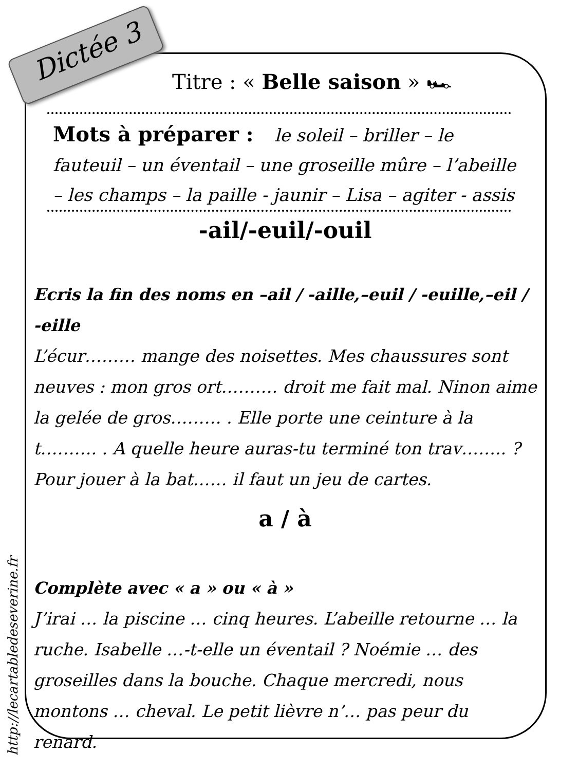Dictée 3
http://lecartabledeseverine.fr
Titre : « Belle saison » 🏎
Mots à préparer : le soleil – briller – le fauteuil – un éventail – une groseille mûre – l’abeille – les champs – la paille - jaunir – Lisa – agiter - assis
-ail/-euil/-ouil
Ecris la fin des noms en –ail / -aille,–euil / -euille,–eil / -eille
L’écur……… mange des noisettes. Mes chaussures sont neuves : mon gros ort………. droit me fait mal. Ninon aime la gelée de gros……… . Elle porte une ceinture à la t………. . A quelle heure auras-tu terminé ton trav…….. ? Pour jouer à la bat…… il faut un jeu de cartes.
a / à
Complète avec « a » ou « à »
J’irai … la piscine … cinq heures. L’abeille retourne … la ruche. Isabelle …-t-elle un éventail ? Noémie … des groseilles dans la bouche. Chaque mercredi, nous montons … cheval. Le petit lièvre n’… pas peur du renard.